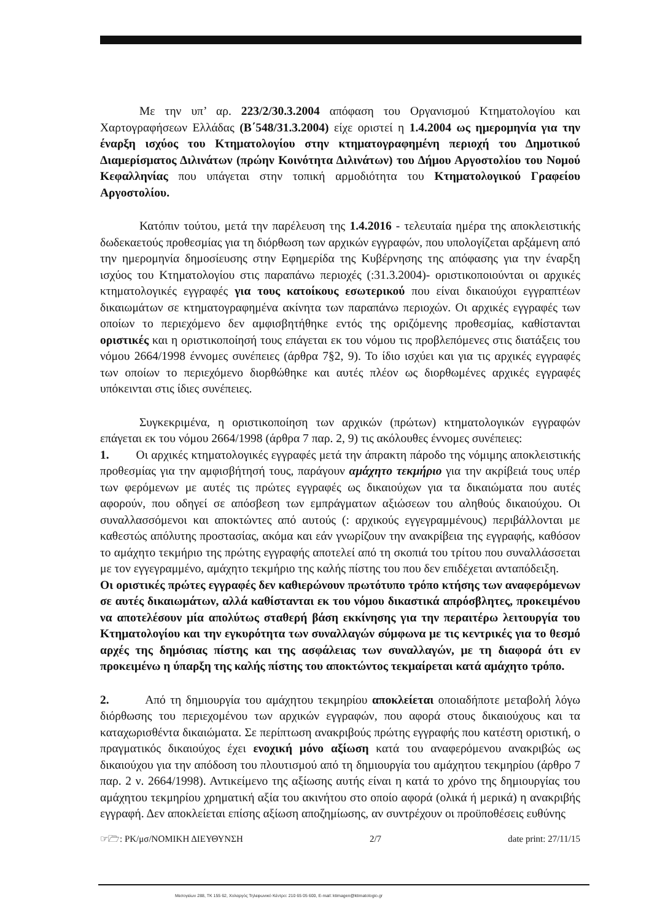Με την υπ’ αρ. 223/2/30.3.2004 απόφαση του Οργανισμού Κτηματολογίου και Χαρτογραφήσεων Ελλάδας (Β΄548/31.3.2004) είχε οριστεί η 1.4.2004 ως ημερομηνία για την έναρξη ισχύος του Κτηματολογίου στην κτηματογραφημένη περιοχή του Δημοτικού Διαμερίσματος Διλινάτων (πρώην Κοινότητα Διλινάτων) του Δήμου Αργοστολίου του Νομού Κεφαλληνίας που υπάγεται στην τοπική αρμοδιότητα του Κτηματολογικού Γραφείου Αργοστολίου.
Κατόπιν τούτου, μετά την παρέλευση της 1.4.2016 - τελευταία ημέρα της αποκλειστικής δωδεκαετούς προθεσμίας για τη διόρθωση των αρχικών εγγραφών, που υπολογίζεται αρξάμενη από την ημερομηνία δημοσίευσης στην Εφημερίδα της Κυβέρνησης της απόφασης για την έναρξη ισχύος του Κτηματολογίου στις παραπάνω περιοχές (:31.3.2004)- οριστικοποιούνται οι αρχικές κτηματολογικές εγγραφές για τους κατοίκους εσωτερικού που είναι δικαιούχοι εγγραπτέων δικαιωμάτων σε κτηματογραφημένα ακίνητα των παραπάνω περιοχών. Οι αρχικές εγγραφές των οποίων το περιεχόμενο δεν αμφισβητήθηκε εντός της οριζόμενης προθεσμίας, καθίστανται οριστικές και η οριστικοποίησή τους επάγεται εκ του νόμου τις προβλεπόμενες στις διατάξεις του νόμου 2664/1998 έννομες συνέπειες (άρθρα 7§2, 9). Το ίδιο ισχύει και για τις αρχικές εγγραφές των οποίων το περιεχόμενο διορθώθηκε και αυτές πλέον ως διορθωμένες αρχικές εγγραφές υπόκεινται στις ίδιες συνέπειες.
Συγκεκριμένα, η οριστικοποίηση των αρχικών (πρώτων) κτηματολογικών εγγραφών επάγεται εκ του νόμου 2664/1998 (άρθρα 7 παρ. 2, 9) τις ακόλουθες έννομες συνέπειες:
1. Οι αρχικές κτηματολογικές εγγραφές μετά την άπρακτη πάροδο της νόμιμης αποκλειστικής προθεσμίας για την αμφισβήτησή τους, παράγουν αμάχητο τεκμήριο για την ακρίβειά τους υπέρ των φερόμενων με αυτές τις πρώτες εγγραφές ως δικαιούχων για τα δικαιώματα που αυτές αφορούν, που οδηγεί σε απόσβεση των εμπράγματων αξιώσεων του αληθούς δικαιούχου. Οι συναλλασσόμενοι και αποκτώντες από αυτούς (: αρχικούς εγγεγραμμένους) περιβάλλονται με καθεστώς απόλυτης προστασίας, ακόμα και εάν γνωρίζουν την ανακρίβεια της εγγραφής, καθόσον το αμάχητο τεκμήριο της πρώτης εγγραφής αποτελεί από τη σκοπιά του τρίτου που συναλλάσσεται με τον εγγεγραμμένο, αμάχητο τεκμήριο της καλής πίστης του που δεν επιδέχεται ανταπόδειξη.
Οι οριστικές πρώτες εγγραφές δεν καθιερώνουν πρωτότυπο τρόπο κτήσης των αναφερόμενων σε αυτές δικαιωμάτων, αλλά καθίστανται εκ του νόμου δικαστικά απρόσβλητες, προκειμένου να αποτελέσουν μία απολύτως σταθερή βάση εκκίνησης για την περαιτέρω λειτουργία του Κτηματολογίου και την εγκυρότητα των συναλλαγών σύμφωνα με τις κεντρικές για το θεσμό αρχές της δημόσιας πίστης και της ασφάλειας των συναλλαγών, με τη διαφορά ότι εν προκειμένω η ύπαρξη της καλής πίστης του αποκτώντος τεκμαίρεται κατά αμάχητο τρόπο.
2. Από τη δημιουργία του αμάχητου τεκμηρίου αποκλείεται οποιαδήποτε μεταβολή λόγω διόρθωσης του περιεχομένου των αρχικών εγγραφών, που αφορά στους δικαιούχους και τα καταχωρισθέντα δικαιώματα. Σε περίπτωση ανακριβούς πρώτης εγγραφής που κατέστη οριστική, ο πραγματικός δικαιούχος έχει ενοχική μόνο αξίωση κατά του αναφερόμενου ανακριβώς ως δικαιούχου για την απόδοση του πλουτισμού από τη δημιουργία του αμάχητου τεκμηρίου (άρθρο 7 παρ. 2 ν. 2664/1998). Αντικείμενο της αξίωσης αυτής είναι η κατά το χρόνο της δημιουργίας του αμάχητου τεκμηρίου χρηματική αξία του ακινήτου στο οποίο αφορά (ολικά ή μερικά) η ανακριβής εγγραφή. Δεν αποκλείεται επίσης αξίωση αποζημίωσης, αν συντρέχουν οι προϋποθέσεις ευθύνης
☞🗁: ΡΚ/μσ/ΝΟΜΙΚΗ ΔΙΕΥΘΥΝΣΗ 2/7 date print: 27/11/15
Μεσογείων 288, ΤΚ 155 62, Χολαργός Τηλεφωνικό Κέντρο: 210 65 05 600, E-mail: ktimagen@ktimatologio.gr